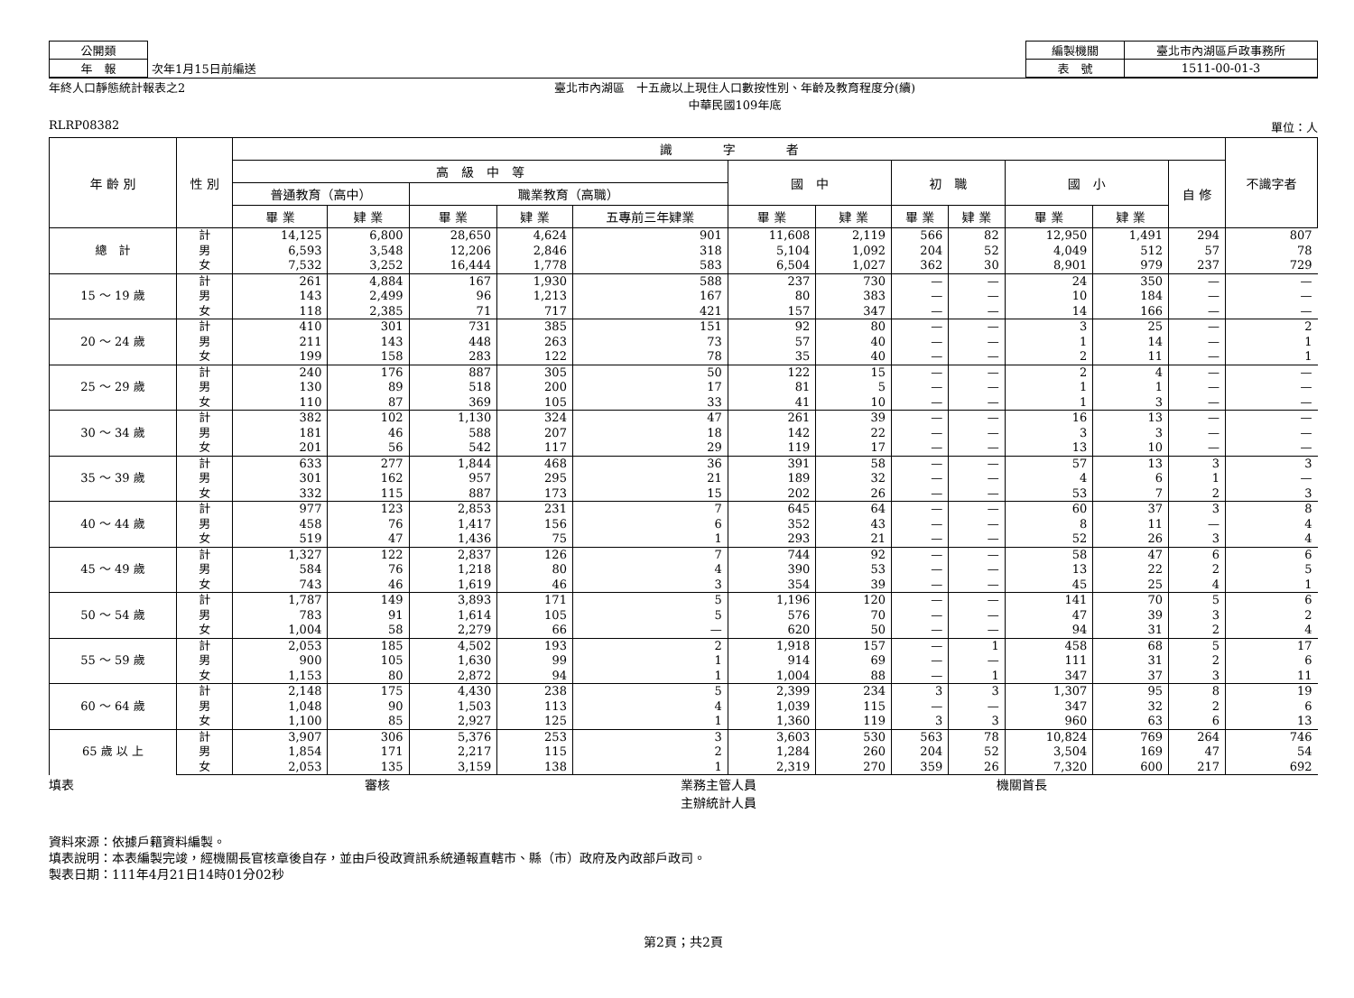| 公開類 | |
| 年 報 | 次年1月15日前編送 |
| 編製機關 | 臺北市內湖區戶政事務所 |
| 表 號 | 1511-00-01-3 |
年終人口靜態統計報表之2 臺北市內湖區　十五歲以上現住人口數按性別、年齡及教育程度分(續)
中華民國109年底
RLRP08382 單位：人
| 年 齡 別 | 性 別 | 識 字 者 | | | | | | | | | | | | 不識字者 |
| --- | --- | --- | --- | --- | --- | --- | --- | --- | --- | --- | --- | --- | --- | --- |
| | | 高 級 中 等 | | | | | 國 中 | | 初 職 | | 國 小 | | 自 修 | |
| | | 普通教育（高中） | | 職業教育（高職） | | | | | | | | | | |
| | | 畢 業 | 肄 業 | 畢 業 | 肄 業 | 五專前三年肄業 | 畢 業 | 肄 業 | 畢 業 | 肄 業 | 畢 業 | 肄 業 | | |
| 總 計 | 計 | 14,125 | 6,800 | 28,650 | 4,624 | 901 | 11,608 | 2,119 | 566 | 82 | 12,950 | 1,491 | 294 | 807 |
| | 男 | 6,593 | 3,548 | 12,206 | 2,846 | 318 | 5,104 | 1,092 | 204 | 52 | 4,049 | 512 | 57 | 78 |
| | 女 | 7,532 | 3,252 | 16,444 | 1,778 | 583 | 6,504 | 1,027 | 362 | 30 | 8,901 | 979 | 237 | 729 |
| 15 ～ 19 歲 | 計 | 261 | 4,884 | 167 | 1,930 | 588 | 237 | 730 | — | — | 24 | 350 | — | — |
| | 男 | 143 | 2,499 | 96 | 1,213 | 167 | 80 | 383 | — | — | 10 | 184 | — | — |
| | 女 | 118 | 2,385 | 71 | 717 | 421 | 157 | 347 | — | — | 14 | 166 | — | — |
| 20 ～ 24 歲 | 計 | 410 | 301 | 731 | 385 | 151 | 92 | 80 | — | — | 3 | 25 | — | 2 |
| | 男 | 211 | 143 | 448 | 263 | 73 | 57 | 40 | — | — | 1 | 14 | — | 1 |
| | 女 | 199 | 158 | 283 | 122 | 78 | 35 | 40 | — | — | 2 | 11 | — | 1 |
| 25 ～ 29 歲 | 計 | 240 | 176 | 887 | 305 | 50 | 122 | 15 | — | — | 2 | 4 | — | — |
| | 男 | 130 | 89 | 518 | 200 | 17 | 81 | 5 | — | — | 1 | 1 | — | — |
| | 女 | 110 | 87 | 369 | 105 | 33 | 41 | 10 | — | — | 1 | 3 | — | — |
| 30 ～ 34 歲 | 計 | 382 | 102 | 1,130 | 324 | 47 | 261 | 39 | — | — | 16 | 13 | — | — |
| | 男 | 181 | 46 | 588 | 207 | 18 | 142 | 22 | — | — | 3 | 3 | — | — |
| | 女 | 201 | 56 | 542 | 117 | 29 | 119 | 17 | — | — | 13 | 10 | — | — |
| 35 ～ 39 歲 | 計 | 633 | 277 | 1,844 | 468 | 36 | 391 | 58 | — | — | 57 | 13 | 3 | 3 |
| | 男 | 301 | 162 | 957 | 295 | 21 | 189 | 32 | — | — | 4 | 6 | 1 | — |
| | 女 | 332 | 115 | 887 | 173 | 15 | 202 | 26 | — | — | 53 | 7 | 2 | 3 |
| 40 ～ 44 歲 | 計 | 977 | 123 | 2,853 | 231 | 7 | 645 | 64 | — | — | 60 | 37 | 3 | 8 |
| | 男 | 458 | 76 | 1,417 | 156 | 6 | 352 | 43 | — | — | 8 | 11 | — | 4 |
| | 女 | 519 | 47 | 1,436 | 75 | 1 | 293 | 21 | — | — | 52 | 26 | 3 | 4 |
| 45 ～ 49 歲 | 計 | 1,327 | 122 | 2,837 | 126 | 7 | 744 | 92 | — | — | 58 | 47 | 6 | 6 |
| | 男 | 584 | 76 | 1,218 | 80 | 4 | 390 | 53 | — | — | 13 | 22 | 2 | 5 |
| | 女 | 743 | 46 | 1,619 | 46 | 3 | 354 | 39 | — | — | 45 | 25 | 4 | 1 |
| 50 ～ 54 歲 | 計 | 1,787 | 149 | 3,893 | 171 | 5 | 1,196 | 120 | — | — | 141 | 70 | 5 | 6 |
| | 男 | 783 | 91 | 1,614 | 105 | 5 | 576 | 70 | — | — | 47 | 39 | 3 | 2 |
| | 女 | 1,004 | 58 | 2,279 | 66 | — | 620 | 50 | — | — | 94 | 31 | 2 | 4 |
| 55 ～ 59 歲 | 計 | 2,053 | 185 | 4,502 | 193 | 2 | 1,918 | 157 | — | 1 | 458 | 68 | 5 | 17 |
| | 男 | 900 | 105 | 1,630 | 99 | 1 | 914 | 69 | — | — | 111 | 31 | 2 | 6 |
| | 女 | 1,153 | 80 | 2,872 | 94 | 1 | 1,004 | 88 | — | 1 | 347 | 37 | 3 | 11 |
| 60 ～ 64 歲 | 計 | 2,148 | 175 | 4,430 | 238 | 5 | 2,399 | 234 | 3 | 3 | 1,307 | 95 | 8 | 19 |
| | 男 | 1,048 | 90 | 1,503 | 113 | 4 | 1,039 | 115 | — | — | 347 | 32 | 2 | 6 |
| | 女 | 1,100 | 85 | 2,927 | 125 | 1 | 1,360 | 119 | 3 | 3 | 960 | 63 | 6 | 13 |
| 65 歲 以 上 | 計 | 3,907 | 306 | 5,376 | 253 | 3 | 3,603 | 530 | 563 | 78 | 10,824 | 769 | 264 | 746 |
| | 男 | 1,854 | 171 | 2,217 | 115 | 2 | 1,284 | 260 | 204 | 52 | 3,504 | 169 | 47 | 54 |
| | 女 | 2,053 | 135 | 3,159 | 138 | 1 | 2,319 | 270 | 359 | 26 | 7,320 | 600 | 217 | 692 |
填表 審核 業務主管人員
主辦統計人員
機關首長
資料來源：依據戶籍資料編製。
填表說明：本表編製完竣，經機關長官核章後自存，並由戶役政資訊系統通報直轄市、縣（市）政府及內政部戶政司。
製表日期：111年4月21日14時01分02秒
第2頁；共2頁